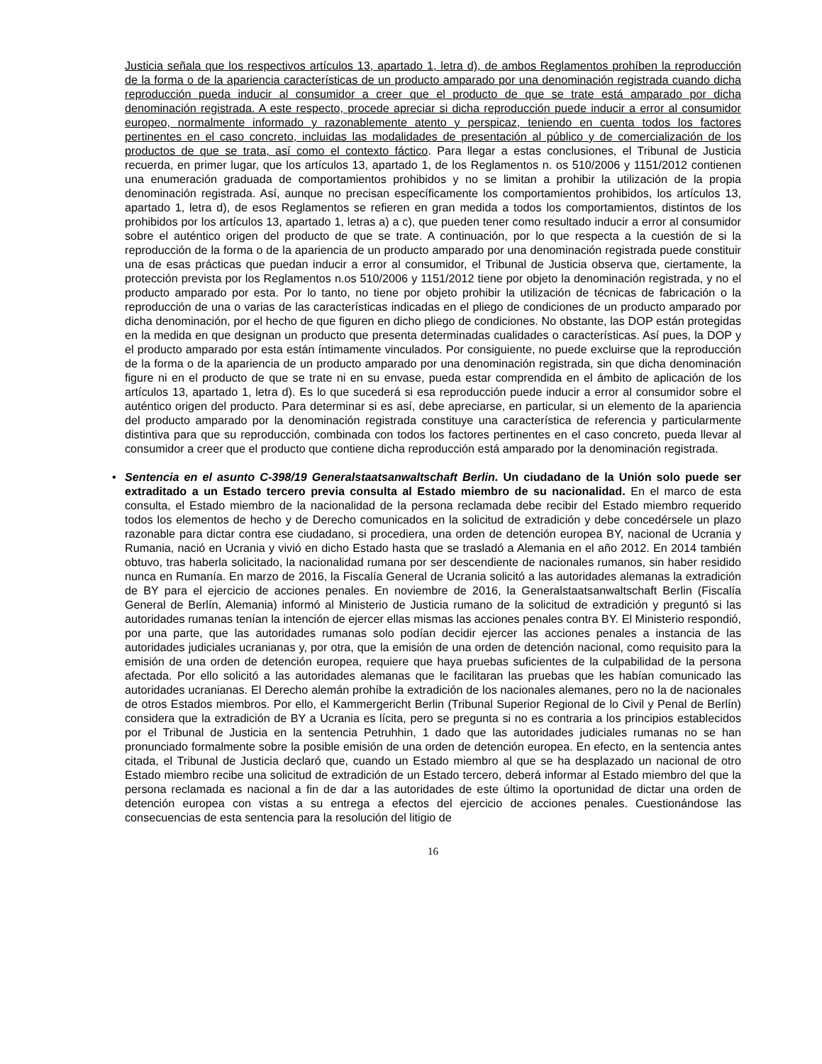Justicia señala que los respectivos artículos 13, apartado 1, letra d), de ambos Reglamentos prohíben la reproducción de la forma o de la apariencia características de un producto amparado por una denominación registrada cuando dicha reproducción pueda inducir al consumidor a creer que el producto de que se trate está amparado por dicha denominación registrada. A este respecto, procede apreciar si dicha reproducción puede inducir a error al consumidor europeo, normalmente informado y razonablemente atento y perspicaz, teniendo en cuenta todos los factores pertinentes en el caso concreto, incluidas las modalidades de presentación al público y de comercialización de los productos de que se trata, así como el contexto fáctico. Para llegar a estas conclusiones, el Tribunal de Justicia recuerda, en primer lugar, que los artículos 13, apartado 1, de los Reglamentos n. os 510/2006 y 1151/2012 contienen una enumeración graduada de comportamientos prohibidos y no se limitan a prohibir la utilización de la propia denominación registrada. Así, aunque no precisan específicamente los comportamientos prohibidos, los artículos 13, apartado 1, letra d), de esos Reglamentos se refieren en gran medida a todos los comportamientos, distintos de los prohibidos por los artículos 13, apartado 1, letras a) a c), que pueden tener como resultado inducir a error al consumidor sobre el auténtico origen del producto de que se trate. A continuación, por lo que respecta a la cuestión de si la reproducción de la forma o de la apariencia de un producto amparado por una denominación registrada puede constituir una de esas prácticas que puedan inducir a error al consumidor, el Tribunal de Justicia observa que, ciertamente, la protección prevista por los Reglamentos n.os 510/2006 y 1151/2012 tiene por objeto la denominación registrada, y no el producto amparado por esta. Por lo tanto, no tiene por objeto prohibir la utilización de técnicas de fabricación o la reproducción de una o varias de las características indicadas en el pliego de condiciones de un producto amparado por dicha denominación, por el hecho de que figuren en dicho pliego de condiciones. No obstante, las DOP están protegidas en la medida en que designan un producto que presenta determinadas cualidades o características. Así pues, la DOP y el producto amparado por esta están íntimamente vinculados. Por consiguiente, no puede excluirse que la reproducción de la forma o de la apariencia de un producto amparado por una denominación registrada, sin que dicha denominación figure ni en el producto de que se trate ni en su envase, pueda estar comprendida en el ámbito de aplicación de los artículos 13, apartado 1, letra d). Es lo que sucederá si esa reproducción puede inducir a error al consumidor sobre el auténtico origen del producto. Para determinar si es así, debe apreciarse, en particular, si un elemento de la apariencia del producto amparado por la denominación registrada constituye una característica de referencia y particularmente distintiva para que su reproducción, combinada con todos los factores pertinentes en el caso concreto, pueda llevar al consumidor a creer que el producto que contiene dicha reproducción está amparado por la denominación registrada.
• Sentencia en el asunto C-398/19 Generalstaatsanwaltschaft Berlin. Un ciudadano de la Unión solo puede ser extraditado a un Estado tercero previa consulta al Estado miembro de su nacionalidad. En el marco de esta consulta, el Estado miembro de la nacionalidad de la persona reclamada debe recibir del Estado miembro requerido todos los elementos de hecho y de Derecho comunicados en la solicitud de extradición y debe concedérsele un plazo razonable para dictar contra ese ciudadano, si procediera, una orden de detención europea BY, nacional de Ucrania y Rumania, nació en Ucrania y vivió en dicho Estado hasta que se trasladó a Alemania en el año 2012. En 2014 también obtuvo, tras haberla solicitado, la nacionalidad rumana por ser descendiente de nacionales rumanos, sin haber residido nunca en Rumanía. En marzo de 2016, la Fiscalía General de Ucrania solicitó a las autoridades alemanas la extradición de BY para el ejercicio de acciones penales. En noviembre de 2016, la Generalstaatsanwaltschaft Berlin (Fiscalía General de Berlín, Alemania) informó al Ministerio de Justicia rumano de la solicitud de extradición y preguntó si las autoridades rumanas tenían la intención de ejercer ellas mismas las acciones penales contra BY. El Ministerio respondió, por una parte, que las autoridades rumanas solo podían decidir ejercer las acciones penales a instancia de las autoridades judiciales ucranianas y, por otra, que la emisión de una orden de detención nacional, como requisito para la emisión de una orden de detención europea, requiere que haya pruebas suficientes de la culpabilidad de la persona afectada. Por ello solicitó a las autoridades alemanas que le facilitaran las pruebas que les habían comunicado las autoridades ucranianas. El Derecho alemán prohíbe la extradición de los nacionales alemanes, pero no la de nacionales de otros Estados miembros. Por ello, el Kammergericht Berlin (Tribunal Superior Regional de lo Civil y Penal de Berlín) considera que la extradición de BY a Ucrania es lícita, pero se pregunta si no es contraria a los principios establecidos por el Tribunal de Justicia en la sentencia Petruhhin, 1 dado que las autoridades judiciales rumanas no se han pronunciado formalmente sobre la posible emisión de una orden de detención europea. En efecto, en la sentencia antes citada, el Tribunal de Justicia declaró que, cuando un Estado miembro al que se ha desplazado un nacional de otro Estado miembro recibe una solicitud de extradición de un Estado tercero, deberá informar al Estado miembro del que la persona reclamada es nacional a fin de dar a las autoridades de este último la oportunidad de dictar una orden de detención europea con vistas a su entrega a efectos del ejercicio de acciones penales. Cuestionándose las consecuencias de esta sentencia para la resolución del litigio de
16